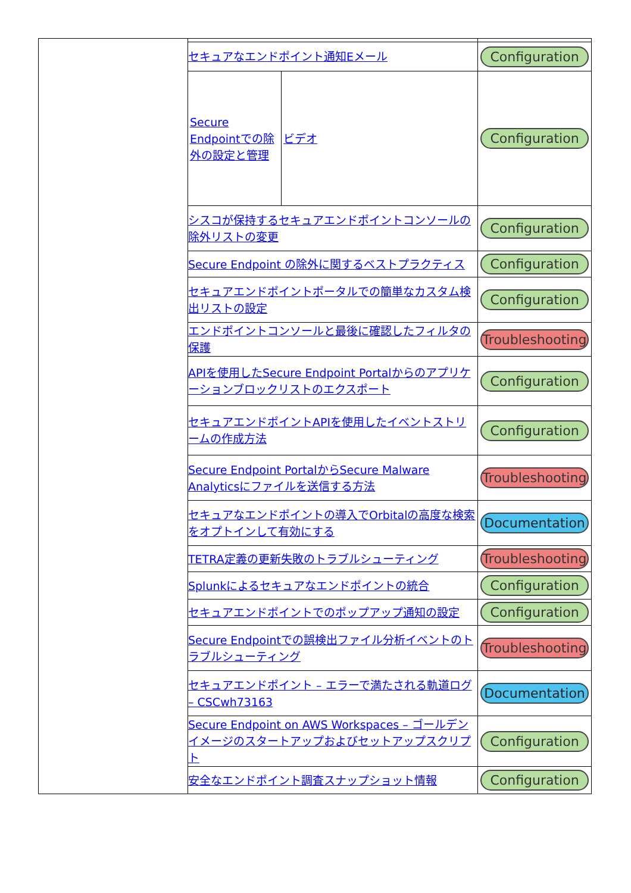| | セキュアなエンドポイント通知Eメール | Configuration |
| | / Secure Endpointでの除外の設定と管理 / ビデオ / | Configuration |
| | シスコが保持するセキュアエンドポイントコンソールの除外リストの変更 | Configuration |
| | Secure Endpoint の除外に関するベストプラクティス | Configuration |
| | セキュアエンドポイントポータルでの簡単なカスタム検出リストの設定 | Configuration |
| | エンドポイントコンソールと最後に確認したフィルタの保護 | Troubleshooting |
| | APIを使用したSecure Endpoint Portalからのアプリケーションブロックリストのエクスポート | Configuration |
| | セキュアエンドポイントAPIを使用したイベントストリームの作成方法 | Configuration |
| | Secure Endpoint PortalからSecure Malware Analyticsにファイルを送信する方法 | Troubleshooting |
| | セキュアなエンドポイントの導入でOrbitalの高度な検索をオプトインして有効にする | Documentation |
| | TETRA定義の更新失敗のトラブルシューティング | Troubleshooting |
| | Splunkによるセキュアなエンドポイントの統合 | Configuration |
| | セキュアエンドポイントでのポップアップ通知の設定 | Configuration |
| | Secure Endpointでの誤検出ファイル分析イベントのトラブルシューティング | Troubleshooting |
| | セキュアエンドポイント – エラーで満たされる軌道ログ – CSCwh73163 | Documentation |
| | Secure Endpoint on AWS Workspaces – ゴールデンイメージのスタートアップおよびセットアップスクリプト | Configuration |
| | 安全なエンドポイント調査スナップショット情報 | Configuration |